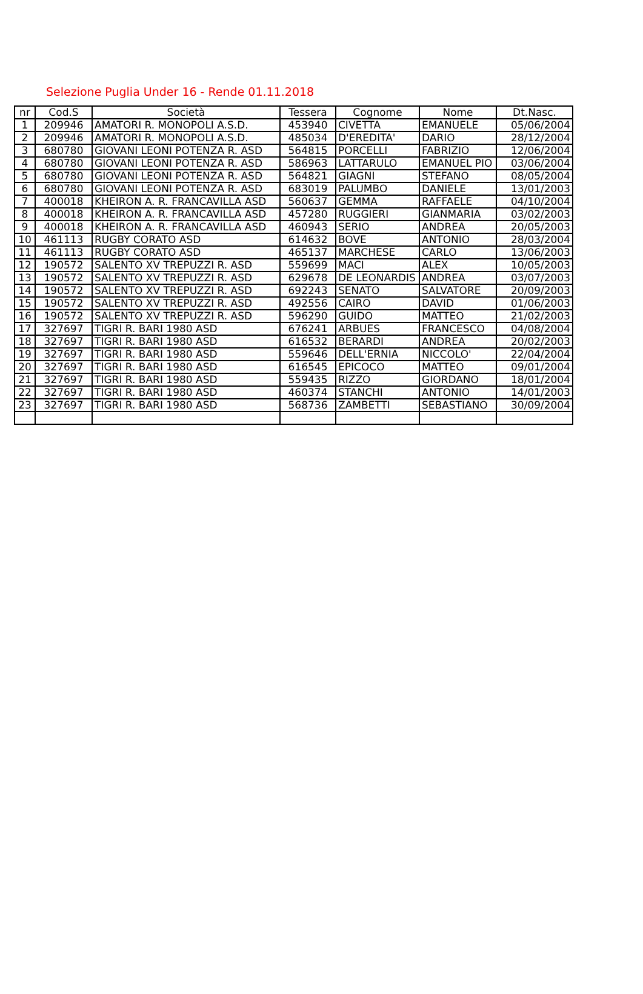Selezione Puglia Under 16 - Rende 01.11.2018
| nr | Cod.S | Società | Tessera | Cognome | Nome | Dt.Nasc. |
| --- | --- | --- | --- | --- | --- | --- |
| 1 | 209946 | AMATORI R. MONOPOLI A.S.D. | 453940 | CIVETTA | EMANUELE | 05/06/2004 |
| 2 | 209946 | AMATORI R. MONOPOLI A.S.D. | 485034 | D'EREDITA' | DARIO | 28/12/2004 |
| 3 | 680780 | GIOVANI LEONI POTENZA R. ASD | 564815 | PORCELLI | FABRIZIO | 12/06/2004 |
| 4 | 680780 | GIOVANI LEONI POTENZA R. ASD | 586963 | LATTARULO | EMANUEL PIO | 03/06/2004 |
| 5 | 680780 | GIOVANI LEONI POTENZA R. ASD | 564821 | GIAGNI | STEFANO | 08/05/2004 |
| 6 | 680780 | GIOVANI LEONI POTENZA R. ASD | 683019 | PALUMBO | DANIELE | 13/01/2003 |
| 7 | 400018 | KHEIRON A. R. FRANCAVILLA ASD | 560637 | GEMMA | RAFFAELE | 04/10/2004 |
| 8 | 400018 | KHEIRON A. R. FRANCAVILLA ASD | 457280 | RUGGIERI | GIANMARIA | 03/02/2003 |
| 9 | 400018 | KHEIRON A. R. FRANCAVILLA ASD | 460943 | SERIO | ANDREA | 20/05/2003 |
| 10 | 461113 | RUGBY CORATO ASD | 614632 | BOVE | ANTONIO | 28/03/2004 |
| 11 | 461113 | RUGBY CORATO ASD | 465137 | MARCHESE | CARLO | 13/06/2003 |
| 12 | 190572 | SALENTO XV TREPUZZI R. ASD | 559699 | MACI | ALEX | 10/05/2003 |
| 13 | 190572 | SALENTO XV TREPUZZI R. ASD | 629678 | DE LEONARDIS | ANDREA | 03/07/2003 |
| 14 | 190572 | SALENTO XV TREPUZZI R. ASD | 692243 | SENATO | SALVATORE | 20/09/2003 |
| 15 | 190572 | SALENTO XV TREPUZZI R. ASD | 492556 | CAIRO | DAVID | 01/06/2003 |
| 16 | 190572 | SALENTO XV TREPUZZI R. ASD | 596290 | GUIDO | MATTEO | 21/02/2003 |
| 17 | 327697 | TIGRI R. BARI 1980 ASD | 676241 | ARBUES | FRANCESCO | 04/08/2004 |
| 18 | 327697 | TIGRI R. BARI 1980 ASD | 616532 | BERARDI | ANDREA | 20/02/2003 |
| 19 | 327697 | TIGRI R. BARI 1980 ASD | 559646 | DELL'ERNIA | NICCOLO' | 22/04/2004 |
| 20 | 327697 | TIGRI R. BARI 1980 ASD | 616545 | EPICOCO | MATTEO | 09/01/2004 |
| 21 | 327697 | TIGRI R. BARI 1980 ASD | 559435 | RIZZO | GIORDANO | 18/01/2004 |
| 22 | 327697 | TIGRI R. BARI 1980 ASD | 460374 | STANCHI | ANTONIO | 14/01/2003 |
| 23 | 327697 | TIGRI R. BARI 1980 ASD | 568736 | ZAMBETTI | SEBASTIANO | 30/09/2004 |